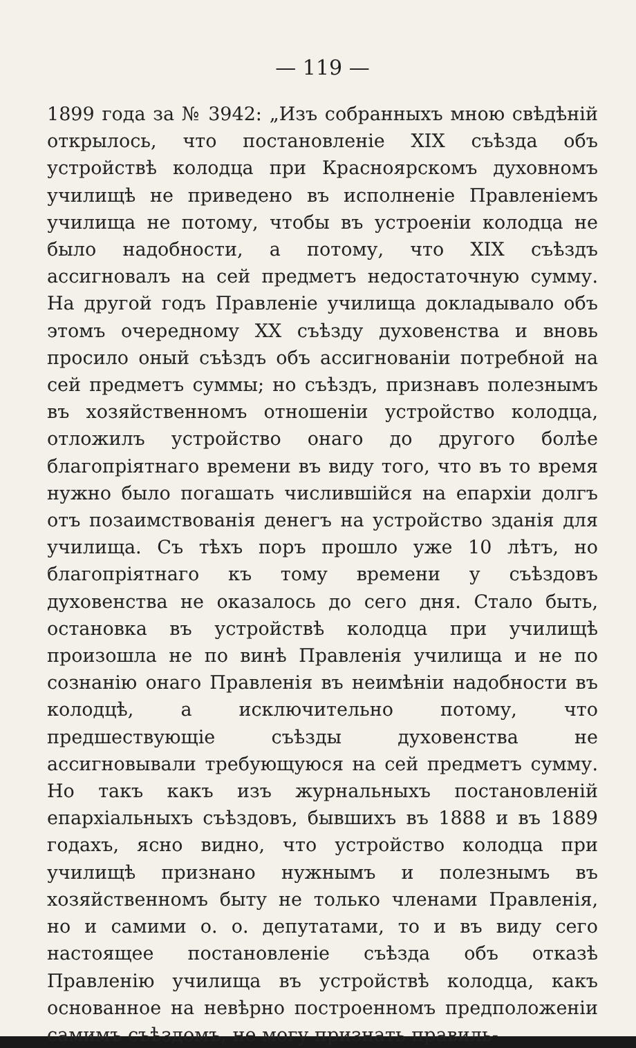— 119 —
1899 года за № 3942: „Изъ собранныхъ мною свѣдѣній открылось, что постановленіе XIX съѣзда объ устройствѣ колодца при Красноярскомъ духовномъ училищѣ не приведено въ исполненіе Правленіемъ училища не потому, чтобы въ устроеніи колодца не было надобности, а потому, что XIX съѣздъ ассигновалъ на сей предметъ недостаточную сумму. На другой годъ Правленіе училища докладывало объ этомъ очередному XX съѣзду духовенства и вновь просило оный съѣздъ объ ассигнованіи потребной на сей предметъ суммы; но съѣздъ, признавъ полезнымъ въ хозяйственномъ отношеніи устройство колодца, отложилъ устройство онаго до другого болѣе благопріятнаго времени въ виду того, что въ то время нужно было погашать числившійся на епархіи долгъ отъ позаимствованія денегъ на устройство зданія для училища. Съ тѣхъ поръ прошло уже 10 лѣтъ, но благопріятнаго къ тому времени у съѣздовъ духовенства не оказалось до сего дня. Стало быть, остановка въ устройствѣ колодца при училищѣ произошла не по винѣ Правленія училища и не по сознанію онаго Правленія въ неимѣніи надобности въ колодцѣ, а исключительно потому, что предшествующіе съѣзды духовенства не ассигновывали требующуюся на сей предметъ сумму. Но такъ какъ изъ журнальныхъ постановленій епархіальныхъ съѣздовъ, бывшихъ въ 1888 и въ 1889 годахъ, ясно видно, что устройство колодца при училищѣ признано нужнымъ и полезнымъ въ хозяйственномъ быту не только членами Правленія, но и самими о. о. депутатами, то и въ виду сего настоящее постановленіе съѣзда объ отказѣ Правленію училища въ устройствѣ колодца, какъ основанное на невѣрно построенномъ предположеніи самимъ съѣздомъ, не могу признать правиль-